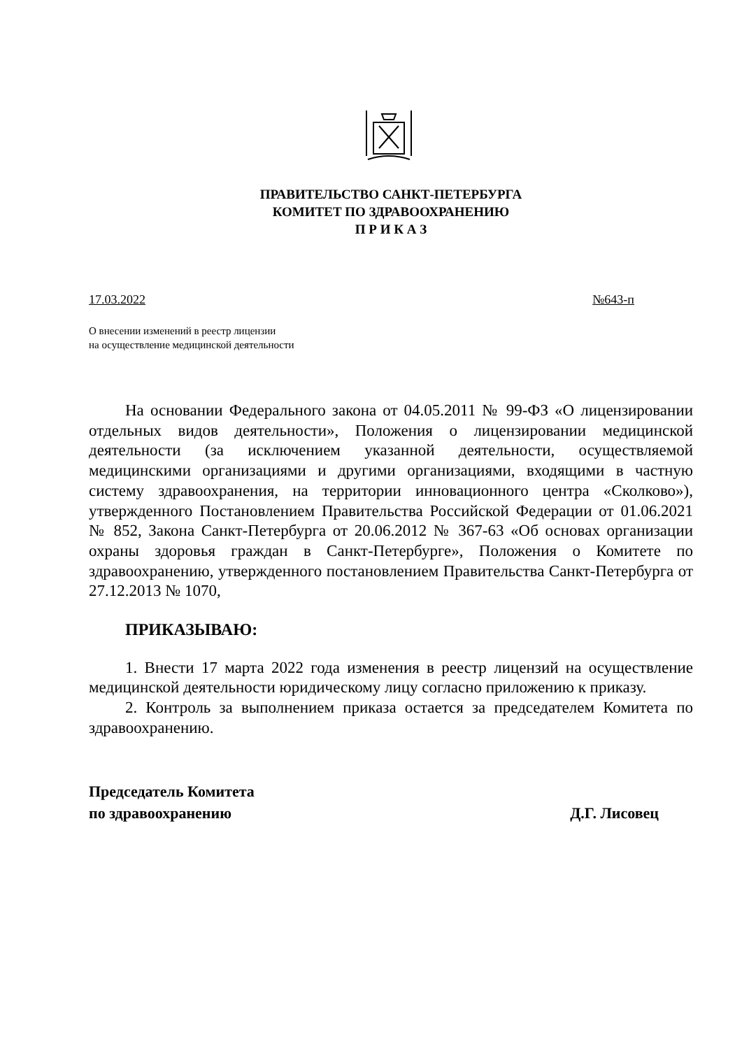ПРАВИТЕЛЬСТВО САНКТ-ПЕТЕРБУРГА
КОМИТЕТ ПО ЗДРАВООХРАНЕНИЮ
П Р И К А З
17.03.2022 №643-п
О внесении изменений в реестр лицензии
на осуществление медицинской деятельности
На основании Федерального закона от 04.05.2011 № 99-ФЗ «О лицензировании отдельных видов деятельности», Положения о лицензировании медицинской деятельности (за исключением указанной деятельности, осуществляемой медицинскими организациями и другими организациями, входящими в частную систему здравоохранения, на территории инновационного центра «Сколково»), утвержденного Постановлением Правительства Российской Федерации от 01.06.2021 № 852, Закона Санкт-Петербурга от 20.06.2012 № 367-63 «Об основах организации охраны здоровья граждан в Санкт-Петербурге», Положения о Комитете по здравоохранению, утвержденного постановлением Правительства Санкт-Петербурга от 27.12.2013 № 1070,
ПРИКАЗЫВАЮ:
1. Внести 17 марта 2022 года изменения в реестр лицензий на осуществление медицинской деятельности юридическому лицу согласно приложению к приказу.
2. Контроль за выполнением приказа остается за председателем Комитета по здравоохранению.
Председатель Комитета
по здравоохранению Д.Г. Лисовец